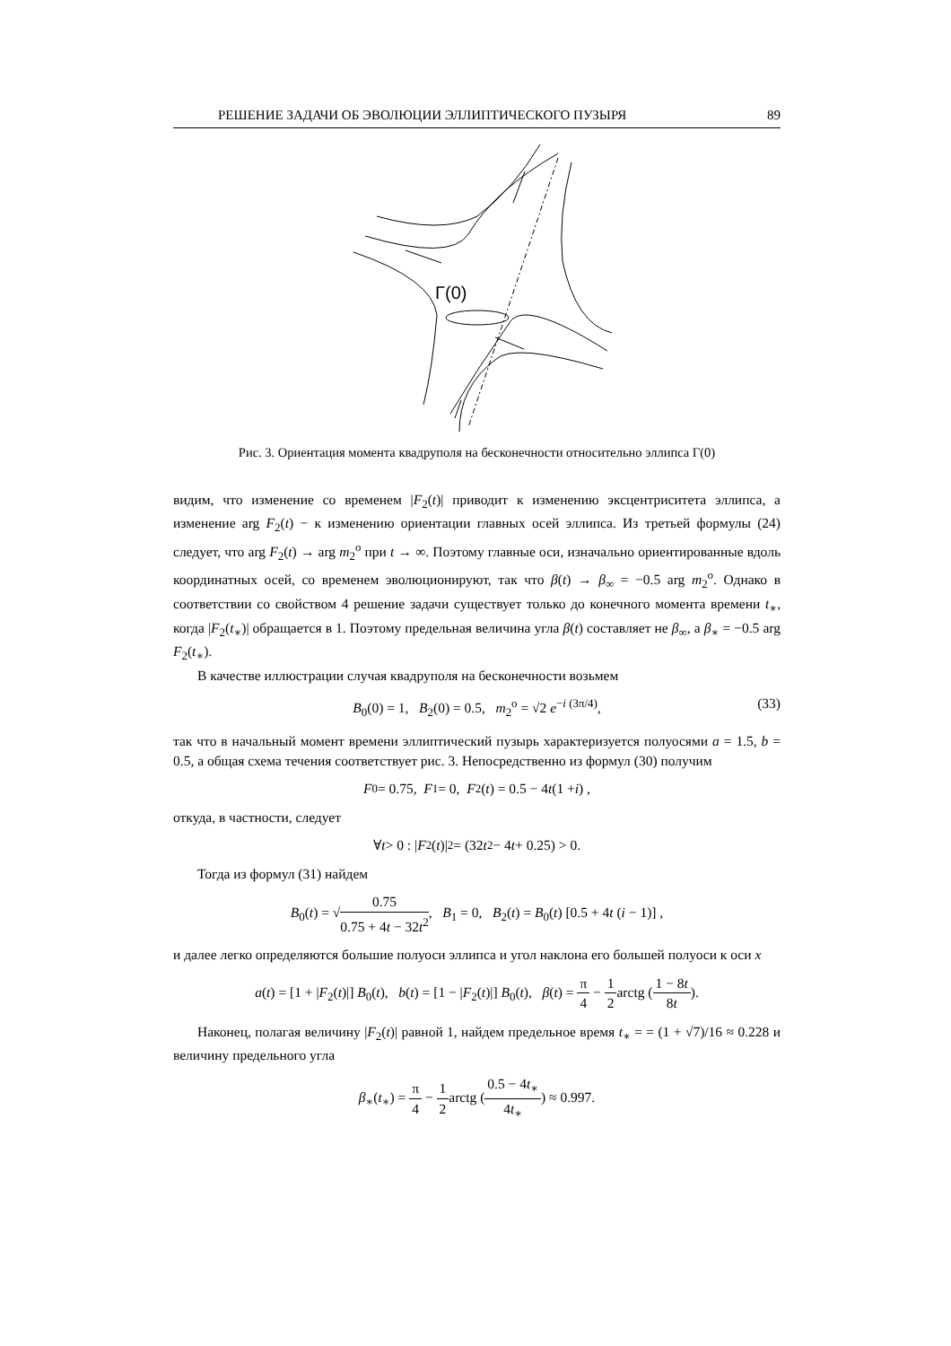РЕШЕНИЕ ЗАДАЧИ ОБ ЭВОЛЮЦИИ ЭЛЛИПТИЧЕСКОГО ПУЗЫРЯ 89
Γ(0)
Рис. 3. Ориентация момента квадруполя на бесконечности относительно эллипса Γ(0)
видим, что изменение со временем |F<sub>2</sub>(t)| приводит к изменению эксцентриситета эллипса, а изменение arg F<sub>2</sub>(t) − к изменению ориентации главных осей эллипса. Из третьей формулы (24) следует, что arg F<sub>2</sub>(t) → arg m<sub>2</sub><sup>o</sup> при t → ∞. Поэтому главные оси, изначально ориентированные вдоль координатных осей, со временем эволюционируют, так что β(t) → β<sub>∞</sub> = −0.5 arg m<sub>2</sub><sup>o</sup>. Однако в соответствии со свойством 4 решение задачи существует только до конечного момента времени t<sub>∗</sub>, когда |F<sub>2</sub>(t<sub>∗</sub>)| обращается в 1. Поэтому предельная величина угла β(t) составляет не β<sub>∞</sub>, а β<sub>∗</sub> = −0.5 arg F<sub>2</sub>(t<sub>∗</sub>).
В качестве иллюстрации случая квадруполя на бесконечности возьмем
B<sub>0</sub>(0) = 1, B<sub>2</sub>(0) = 0.5, m<sub>2</sub><sup>o</sup> = √2 e<sup>−i (3π/4)</sup>, (33)
так что в начальный момент времени эллиптический пузырь характеризуется полуосями a = 1.5, b = 0.5, а общая схема течения соответствует рис. 3. Непосредственно из формул (30) получим
F<sub>0</sub> = 0.75, F<sub>1</sub> = 0, F<sub>2</sub>(t) = 0.5 − 4 t (1 + i) ,
откуда, в частности, следует
∀ t > 0 : | F<sub>2</sub>(t)|<sup>2</sup> = (32 t<sup>2</sup> − 4 t + 0.25) > 0.
Тогда из формул (31) найдем
B<sub>0</sub>(t) = √0.75 0.75 + 4t − 32t<sup>2</sup>, B<sub>1</sub> = 0, B<sub>2</sub>(t) = B<sub>0</sub>(t) [0.5 + 4t (i − 1)] ,
и далее легко определяются большие полуоси эллипса и угол наклона его большей полуоси к оси x
a(t) = [1 + |F<sub>2</sub>(t)|] B<sub>0</sub>(t), b(t) = [1 − |F<sub>2</sub>(t)|] B<sub>0</sub>(t), β(t) = π 4 − 1 2arctg (1 − 8t 8t).
Наконец, полагая величину |F<sub>2</sub>(t)| равной 1, найдем предельное время t<sub>∗</sub> = = (1 + √7)/16 ≈ 0.228 и величину предельного угла
β<sub>∗</sub>(t<sub>∗</sub>) = π 4 − 1 2arctg (0.5 − 4t<sub>∗</sub> 4t<sub>∗</sub>) ≈ 0.997.